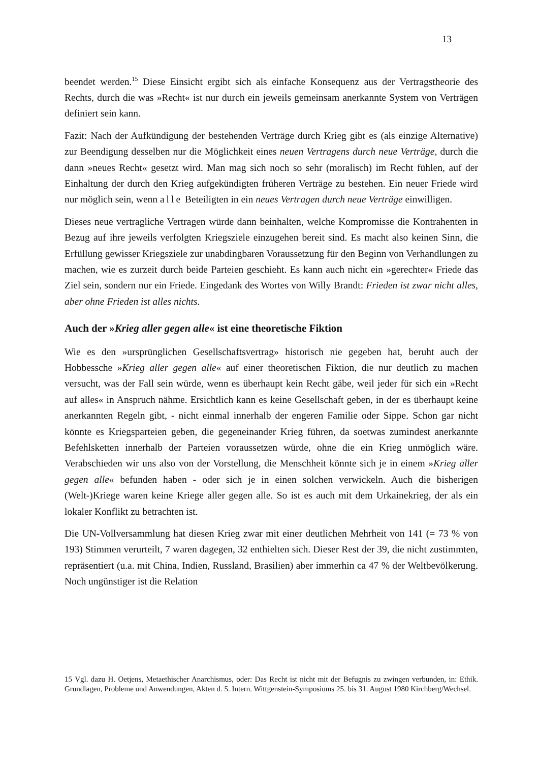13
beendet werden.<sup>15</sup> Diese Einsicht ergibt sich als einfache Konsequenz aus der Vertrags­theorie des Rechts, durch die was »Recht« ist nur durch ein jeweils gemeinsam aner­kannte System von Verträgen definiert sein kann.
Fazit: Nach der Aufkündigung der bestehenden Verträge durch Krieg gibt es (als ein­zige Alternative) zur Beendigung desselben nur die Möglichkeit eines neuen Vertragens durch neue Verträge, durch die dann »neues Recht« gesetzt wird. Man mag sich noch so sehr (moralisch) im Recht fühlen, auf der Einhaltung der durch den Krieg aufgekün­digten früheren Verträge zu bestehen. Ein neuer Friede wird nur möglich sein, wenn alle Beteiligten in ein neues Vertragen durch neue Verträge einwilligen.
Dieses neue vertragliche Vertragen würde dann beinhalten, welche Kompromisse die Kontrahenten in Bezug auf ihre jeweils verfolgten Kriegsziele einzugehen bereit sind. Es macht also keinen Sinn, die Erfüllung gewisser Kriegsziele zur unabdingbaren Vo­raussetzung für den Beginn von Verhandlungen zu machen, wie es zurzeit durch beide Parteien geschieht. Es kann auch nicht ein »gerechter« Friede das Ziel sein, son­dern nur ein Friede. Eingedank des Wortes von Willy Brandt: Frieden ist zwar nicht alles, aber ohne Frieden ist alles nichts.
Auch der »Krieg aller gegen alle« ist eine theoretische Fiktion
Wie es den »ursprünglichen Gesellschaftsvertrag» historisch nie gegeben hat, beruht auch der Hobbessche »Krieg aller gegen alle« auf einer theoretischen Fiktion, die nur deutlich zu machen versucht, was der Fall sein würde, wenn es überhaupt kein Recht gäbe, weil jeder für sich ein »Recht auf alles« in Anspruch nähme. Ersichtlich kann es keine Gesellschaft geben, in der es überhaupt keine anerkannten Regeln gibt, - nicht einmal innerhalb der engeren Familie oder Sippe. Schon gar nicht könnte es Kriegs­parteien geben, die gegeneinander Krieg führen, da soetwas zumindest anerkannte Befehlsketten innerhalb der Parteien voraussetzen würde, ohne die ein Krieg unmög­lich wäre. Verabschieden wir uns also von der Vorstellung, die Menschheit könnte sich je in einem »Krieg aller gegen alle« befunden haben - oder sich je in einen solchen ver­wickeln. Auch die bisherigen (Welt-)Kriege waren keine Kriege aller gegen alle. So ist es auch mit dem Urkainekrieg, der als ein lokaler Konflikt zu betrachten ist.
Die UN-Vollversammlung hat diesen Krieg zwar mit einer deutlichen Mehrheit von 141 (= 73 % von 193) Stimmen verurteilt, 7 waren dagegen, 32 enthielten sich. Dieser Rest der 39, die nicht zustimmten, repräsentiert (u.a. mit China, Indien, Russland, Bra­silien) aber immerhin ca 47 % der Weltbevölkerung. Noch ungünstiger ist die Relation
15 Vgl. dazu H. Oetjens, Metaethischer Anarchismus, oder: Das Recht ist nicht mit der Befugnis zu zwingen verbunden, in: Ethik. Grundlagen, Probleme und Anwendungen, Akten d. 5. Intern. Wittgen­stein-Symposiums 25. bis 31. August 1980 Kirchberg/Wechsel.